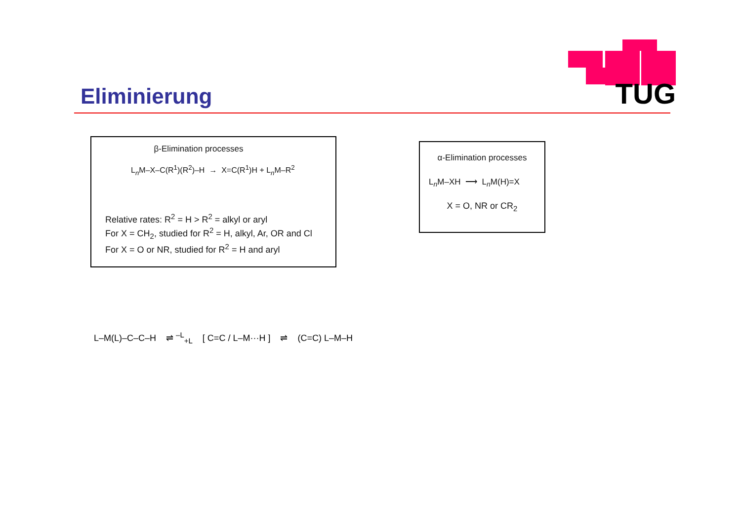TUG
Eliminierung
β-Elimination processes
L<sub>n</sub>M–X–C(R<sup>1</sup>)(R<sup>2</sup>)–H → X=C(R<sup>1</sup>)H + L<sub>n</sub>M–R<sup>2</sup>
Relative rates: R<sup>2</sup> = H > R<sup>2</sup> = alkyl or aryl
For X = CH<sub>2</sub>, studied for R<sup>2</sup> = H, alkyl, Ar, OR and Cl
For X = O or NR, studied for R<sup>2</sup> = H and aryl
α-Elimination processes
L<sub>n</sub>M–XH ⟶ L<sub>n</sub>M(H)=X
X = O, NR or CR<sub>2</sub>
L–M(L)–C–C–H ⇌ <sup>–L</sup><sub>+L</sub> [ C=C / L–M···H ] ⇌ (C=C) L–M–H